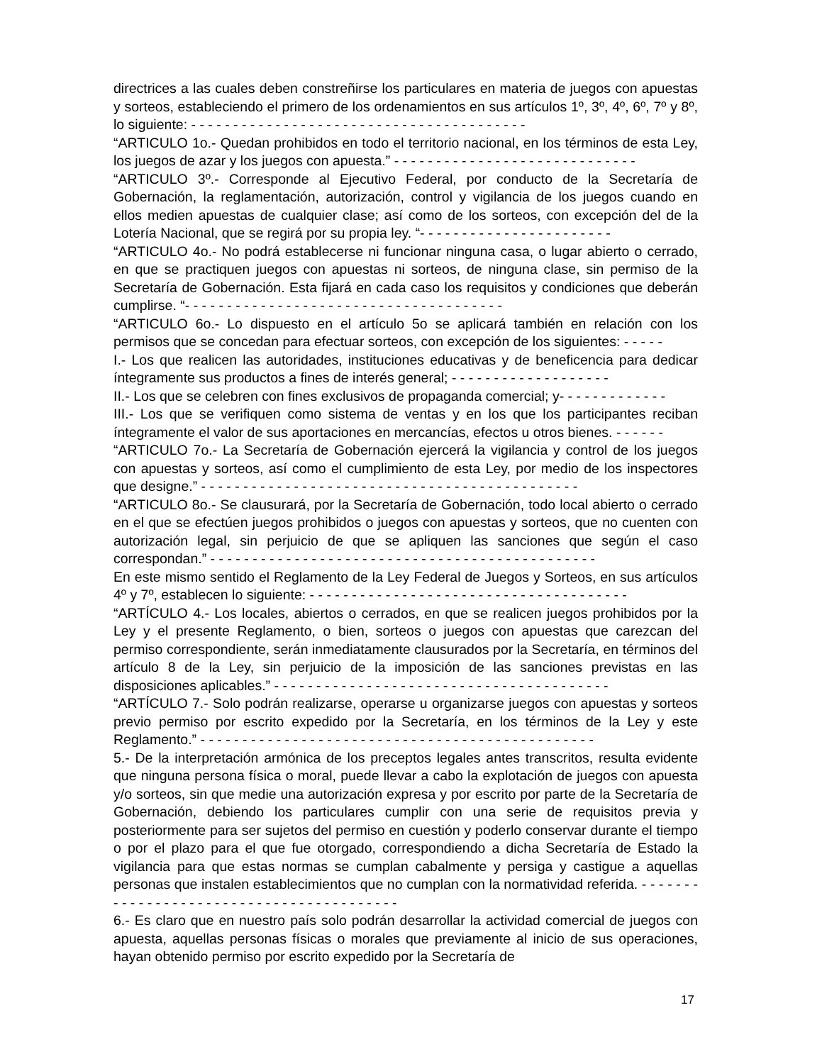directrices a las cuales deben constreñirse los particulares en materia de juegos con apuestas y sorteos, estableciendo el primero de los ordenamientos en sus artículos 1º, 3º, 4º, 6º, 7º y 8º, lo siguiente: - - - - - - - - - - - - - - - - - - - - - - - - - - - - - - - - - - - - - - - -
“ARTICULO 1o.- Quedan prohibidos en todo el territorio nacional, en los términos de esta Ley, los juegos de azar y los juegos con apuesta.” - - - - - - - - - - - - - - - - - - - - - - - - - - - - -
“ARTICULO 3º.- Corresponde al Ejecutivo Federal, por conducto de la Secretaría de Gobernación, la reglamentación, autorización, control y vigilancia de los juegos cuando en ellos medien apuestas de cualquier clase; así como de los sorteos, con excepción del de la Lotería Nacional, que se regirá por su propia ley. “- - - - - - - - - - - - - - - - - - - - - - -
“ARTICULO 4o.- No podrá establecerse ni funcionar ninguna casa, o lugar abierto o cerrado, en que se practiquen juegos con apuestas ni sorteos, de ninguna clase, sin permiso de la Secretaría de Gobernación. Esta fijará en cada caso los requisitos y condiciones que deberán cumplirse. “- - - - - - - - - - - - - - - - - - - - - - - - - - - - - - - - - - - - - -
“ARTICULO 6o.- Lo dispuesto en el artículo 5o se aplicará también en relación con los permisos que se concedan para efectuar sorteos, con excepción de los siguientes: - - - - -
I.- Los que realicen las autoridades, instituciones educativas y de beneficencia para dedicar íntegramente sus productos a fines de interés general; - - - - - - - - - - - - - - - - - - -
II.- Los que se celebren con fines exclusivos de propaganda comercial; y- - - - - - - - - - - - -
III.- Los que se verifiquen como sistema de ventas y en los que los participantes reciban íntegramente el valor de sus aportaciones en mercancías, efectos u otros bienes. - - - - - -
“ARTICULO 7o.- La Secretaría de Gobernación ejercerá la vigilancia y control de los juegos con apuestas y sorteos, así como el cumplimiento de esta Ley, por medio de los inspectores que designe.” - - - - - - - - - - - - - - - - - - - - - - - - - - - - - - - - - - - - - - - - - - - - -
“ARTICULO 8o.- Se clausurará, por la Secretaría de Gobernación, todo local abierto o cerrado en el que se efectúen juegos prohibidos o juegos con apuestas y sorteos, que no cuenten con autorización legal, sin perjuicio de que se apliquen las sanciones que según el caso correspondan.” - - - - - - - - - - - - - - - - - - - - - - - - - - - - - - - - - - - - - - - - - - - - - -
En este mismo sentido el Reglamento de la Ley Federal de Juegos y Sorteos, en sus artículos 4º y 7º, establecen lo siguiente: - - - - - - - - - - - - - - - - - - - - - - - - - - - - - - - - - - - - - -
“ARTÍCULO 4.- Los locales, abiertos o cerrados, en que se realicen juegos prohibidos por la Ley y el presente Reglamento, o bien, sorteos o juegos con apuestas que carezcan del permiso correspondiente, serán inmediatamente clausurados por la Secretaría, en términos del artículo 8 de la Ley, sin perjuicio de la imposición de las sanciones previstas en las disposiciones aplicables.” - - - - - - - - - - - - - - - - - - - - - - - - - - - - - - - - - - - - - - - -
“ARTÍCULO 7.- Solo podrán realizarse, operarse u organizarse juegos con apuestas y sorteos previo permiso por escrito expedido por la Secretaría, en los términos de la Ley y este Reglamento.” - - - - - - - - - - - - - - - - - - - - - - - - - - - - - - - - - - - - - - - - - - - - - - -
5.- De la interpretación armónica de los preceptos legales antes transcritos, resulta evidente que ninguna persona física o moral, puede llevar a cabo la explotación de juegos con apuesta y/o sorteos, sin que medie una autorización expresa y por escrito por parte de la Secretaría de Gobernación, debiendo los particulares cumplir con una serie de requisitos previa y posteriormente para ser sujetos del permiso en cuestión y poderlo conservar durante el tiempo o por el plazo para el que fue otorgado, correspondiendo a dicha Secretaría de Estado la vigilancia para que estas normas se cumplan cabalmente y persiga y castigue a aquellas personas que instalen establecimientos que no cumplan con la normatividad referida. - - - - - - - - - - - - - - - - - - - - - - - - - - - - - - - - - - - - - - - - -
6.- Es claro que en nuestro país solo podrán desarrollar la actividad comercial de juegos con apuesta, aquellas personas físicas o morales que previamente al inicio de sus operaciones, hayan obtenido permiso por escrito expedido por la Secretaría de
17